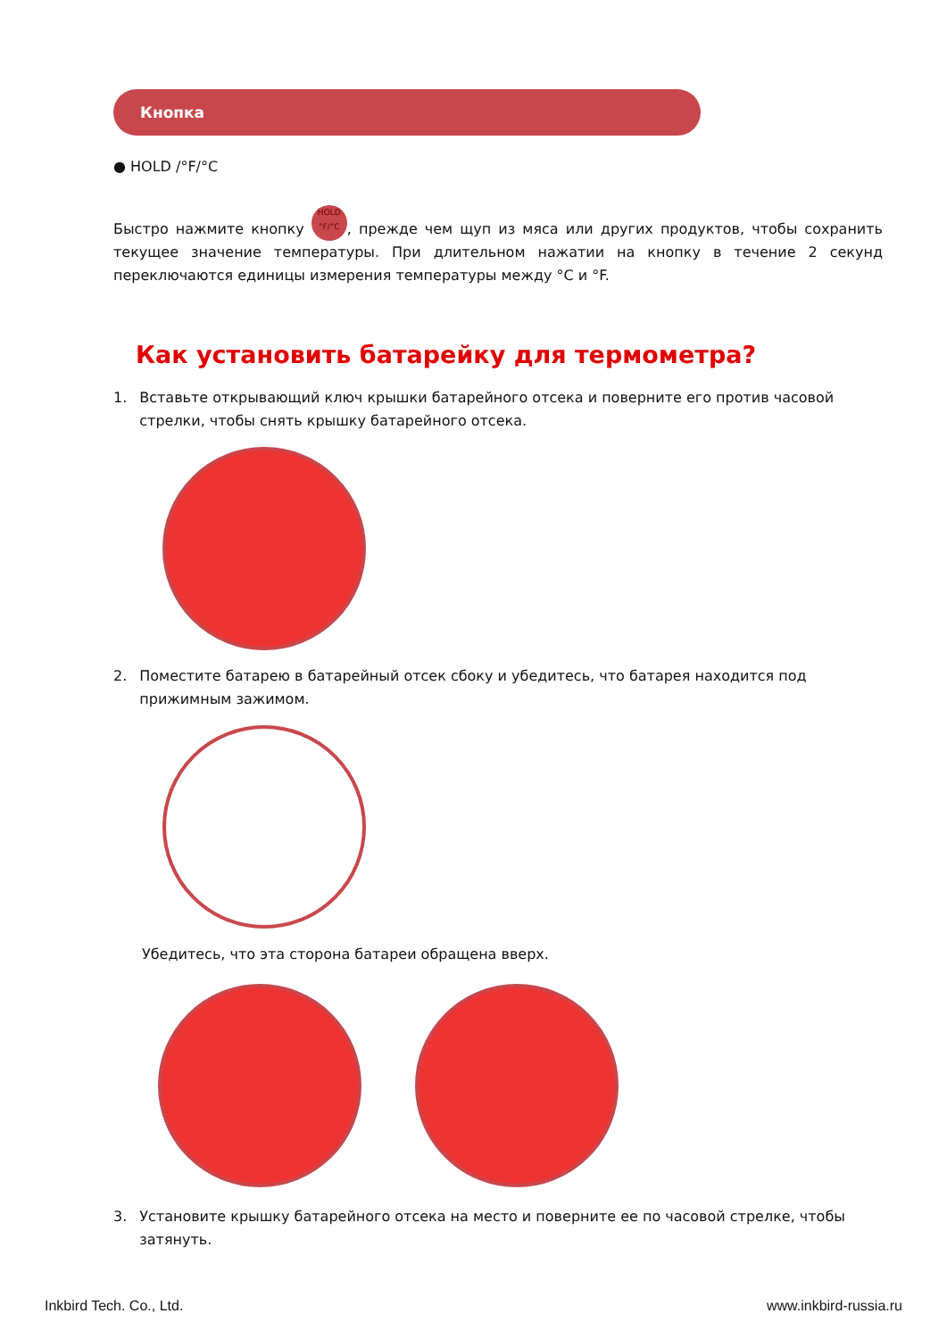Кнопка
● HOLD /°F/°C
Быстро нажмите кнопку HOLD
°F/°C, прежде чем щуп из мяса или других продуктов, чтобы сохранить текущее значение температуры. При длительном нажатии на кнопку в течение 2 секунд переключаются единицы измерения температуры между °C и °F.
Как установить батарейку для термометра?
1. Вставьте открывающий ключ крышки батарейного отсека и поверните его против часовой стрелки, чтобы снять крышку батарейного отсека.
2. Поместите батарею в батарейный отсек сбоку и убедитесь, что батарея находится под прижимным зажимом.
Убедитесь, что эта сторона батареи обращена вверх.
3. Установите крышку батарейного отсека на место и поверните ее по часовой стрелке, чтобы затянуть.
Inkbird Tech. Co., Ltd. www.inkbird-russia.ru